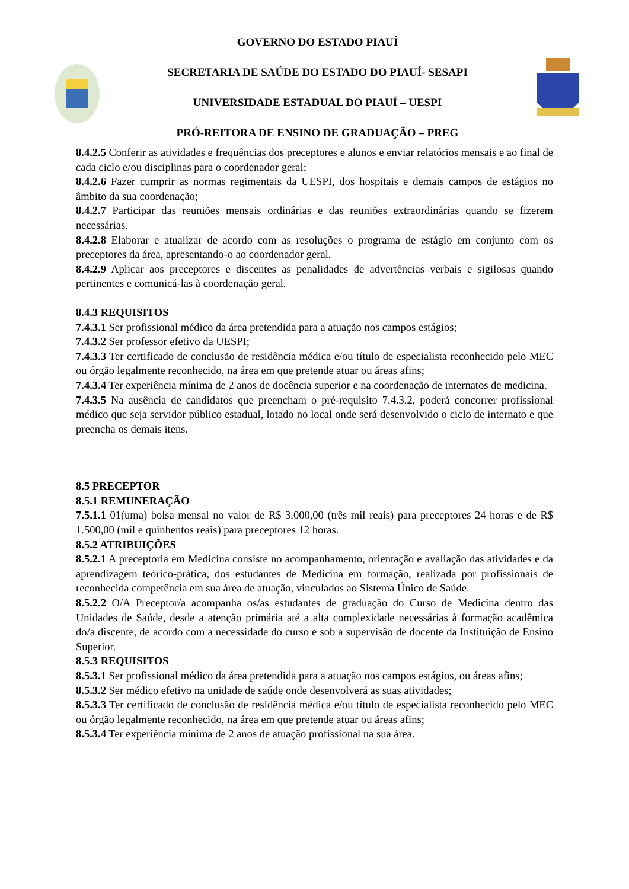GOVERNO DO ESTADO PIAUÍ
SECRETARIA DE SAÚDE DO ESTADO DO PIAUÍ- SESAPI
UNIVERSIDADE ESTADUAL DO PIAUÍ – UESPI
PRÓ-REITORA DE ENSINO DE GRADUAÇÃO – PREG
8.4.2.5 Conferir as atividades e frequências dos preceptores e alunos e enviar relatórios mensais e ao final de cada ciclo e/ou disciplinas para o coordenador geral;
8.4.2.6 Fazer cumprir as normas regimentais da UESPI, dos hospitais e demais campos de estágios no âmbito da sua coordenação;
8.4.2.7 Participar das reuniões mensais ordinárias e das reuniões extraordinárias quando se fizerem necessárias.
8.4.2.8 Elaborar e atualizar de acordo com as resoluções o programa de estágio em conjunto com os preceptores da área, apresentando-o ao coordenador geral.
8.4.2.9 Aplicar aos preceptores e discentes as penalidades de advertências verbais e sigilosas quando pertinentes e comunicá-las à coordenação geral.
8.4.3 REQUISITOS
7.4.3.1 Ser profissional médico da área pretendida para a atuação nos campos estágios;
7.4.3.2 Ser professor efetivo da UESPI;
7.4.3.3 Ter certificado de conclusão de residência médica e/ou título de especialista reconhecido pelo MEC ou órgão legalmente reconhecido, na área em que pretende atuar ou áreas afins;
7.4.3.4 Ter experiência mínima de 2 anos de docência superior e na coordenação de internatos de medicina.
7.4.3.5 Na ausência de candidatos que preencham o pré-requisito 7.4.3.2, poderá concorrer profissional médico que seja servidor público estadual, lotado no local onde será desenvolvido o ciclo de internato e que preencha os demais itens.
8.5 PRECEPTOR
8.5.1 REMUNERAÇÃO
7.5.1.1 01(uma) bolsa mensal no valor de R$ 3.000,00 (três mil reais) para preceptores 24 horas e de R$ 1.500,00 (mil e quinhentos reais) para preceptores 12 horas.
8.5.2 ATRIBUIÇÕES
8.5.2.1 A preceptoria em Medicina consiste no acompanhamento, orientação e avaliação das atividades e da aprendizagem teórico-prática, dos estudantes de Medicina em formação, realizada por profissionais de reconhecida competência em sua área de atuação, vinculados ao Sistema Único de Saúde.
8.5.2.2 O/A Preceptor/a acompanha os/as estudantes de graduação do Curso de Medicina dentro das Unidades de Saúde, desde a atenção primária até a alta complexidade necessárias à formação acadêmica do/a discente, de acordo com a necessidade do curso e sob a supervisão de docente da Instituição de Ensino Superior.
8.5.3 REQUISITOS
8.5.3.1 Ser profissional médico da área pretendida para a atuação nos campos estágios, ou áreas afins;
8.5.3.2 Ser médico efetivo na unidade de saúde onde desenvolverá as suas atividades;
8.5.3.3 Ter certificado de conclusão de residência médica e/ou título de especialista reconhecido pelo MEC ou órgão legalmente reconhecido, na área em que pretende atuar ou áreas afins;
8.5.3.4 Ter experiência mínima de 2 anos de atuação profissional na sua área.